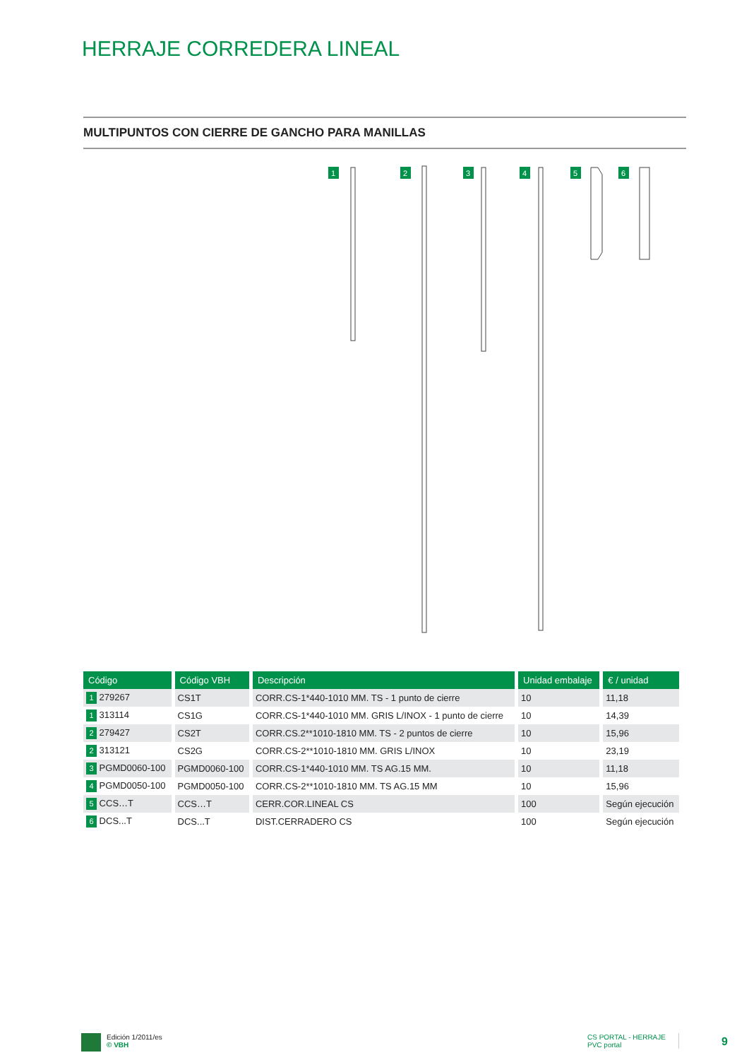HERRAJE CORREDERA LINEAL
MULTIPUNTOS CON CIERRE DE GANCHO PARA MANILLAS
1
2
3
4
5
6
| Código | Código VBH | Descripción | Unidad embalaje | € / unidad |
| --- | --- | --- | --- | --- |
| 1 279267 | CS1T | CORR.CS-1*440-1010 MM. TS - 1 punto de cierre | 10 | 11,18 |
| 1 313114 | CS1G | CORR.CS-1*440-1010 MM. GRIS L/INOX - 1 punto de cierre | 10 | 14,39 |
| 2 279427 | CS2T | CORR.CS.2**1010-1810 MM. TS - 2 puntos de cierre | 10 | 15,96 |
| 2 313121 | CS2G | CORR.CS-2**1010-1810 MM. GRIS L/INOX | 10 | 23,19 |
| 3 PGMD0060-100 | PGMD0060-100 | CORR.CS-1*440-1010 MM. TS AG.15 MM. | 10 | 11,18 |
| 4 PGMD0050-100 | PGMD0050-100 | CORR.CS-2**1010-1810 MM. TS AG.15 MM | 10 | 15,96 |
| 5 CCS…T | CCS…T | CERR.COR.LINEAL CS | 100 | Según ejecución |
| 6 DCS...T | DCS...T | DIST.CERRADERO CS | 100 | Según ejecución |
Edición 1/2011/es
© VBH
CS PORTAL - HERRAJE
PVC portal
9